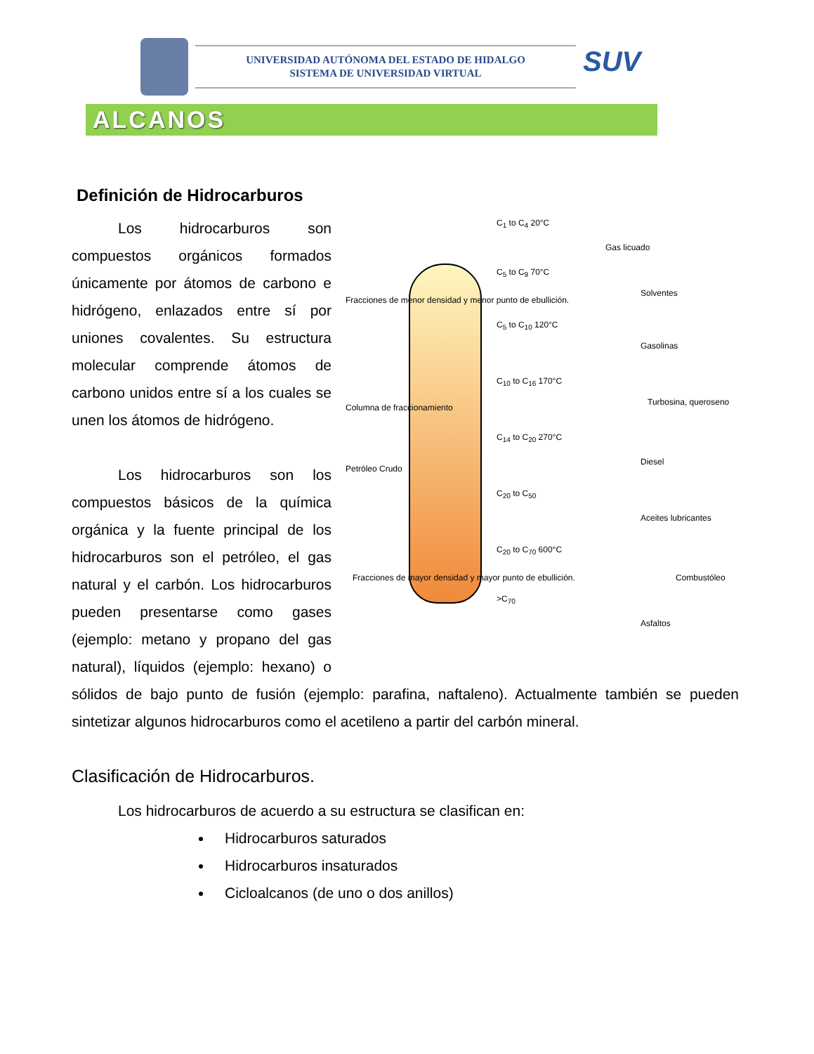UNIVERSIDAD AUTÓNOMA DEL ESTADO DE HIDALGO
SISTEMA DE UNIVERSIDAD VIRTUAL
SUV
ALCANOS
Definición de Hidrocarburos
Fracciones de menor densidad y menor punto de ebullición.
Columna de fraccionamiento
Petróleo Crudo
Fracciones de mayor densidad y mayor punto de ebullición.
C<sub>1</sub> to C<sub>4</sub> 20°C
C<sub>5</sub> to C<sub>9</sub> 70°C
C<sub>5</sub> to C<sub>10</sub> 120°C
C<sub>10</sub> to C<sub>16</sub> 170°C
C<sub>14</sub> to C<sub>20</sub> 270°C
C<sub>20</sub> to C<sub>50</sub>
C<sub>20</sub> to C<sub>70</sub> 600°C
>C<sub>70</sub>
Gas licuado
Solventes
Gasolinas
Turbosina, queroseno
Diesel
Aceites lubricantes
Combustóleo
Asfaltos
Los hidrocarburos son compuestos orgánicos formados únicamente por átomos de carbono e hidrógeno, enlazados entre sí por uniones covalentes. Su estructura molecular comprende átomos de carbono unidos entre sí a los cuales se unen los átomos de hidrógeno.
Los hidrocarburos son los compuestos básicos de la química orgánica y la fuente principal de los hidrocarburos son el petróleo, el gas natural y el carbón. Los hidrocarburos pueden presentarse como gases (ejemplo: metano y propano del gas natural), líquidos (ejemplo: hexano) o sólidos de bajo punto de fusión (ejemplo: parafina, naftaleno). Actualmente también se pueden sintetizar algunos hidrocarburos como el acetileno a partir del carbón mineral.
Clasificación de Hidrocarburos.
Los hidrocarburos de acuerdo a su estructura se clasifican en:
Hidrocarburos saturados
Hidrocarburos insaturados
Cicloalcanos (de uno o dos anillos)